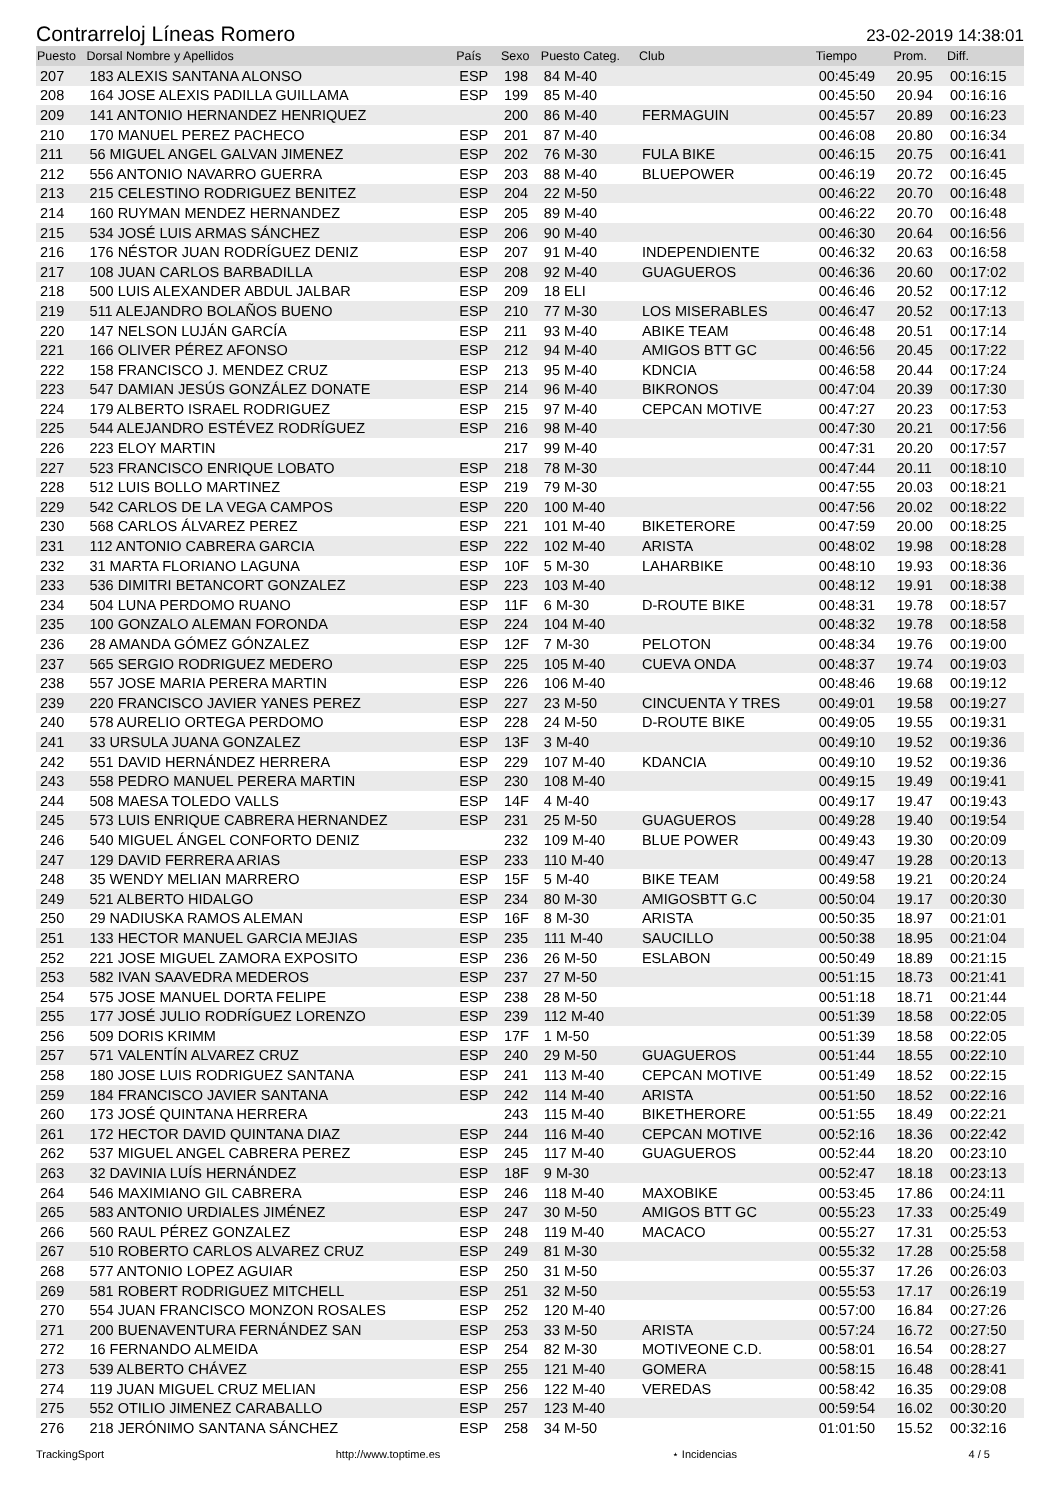Contrarreloj Líneas Romero 23-02-2019 14:38:01
| Puesto | Dorsal Nombre y Apellidos | País | Sexo | Puesto Categ. | Club | Tiempo | Prom. | Diff. |
| --- | --- | --- | --- | --- | --- | --- | --- | --- |
| 207 | 183 ALEXIS SANTANA ALONSO | ESP | 198 | 84 M-40 | | 00:45:49 | 20.95 | 00:16:15 |
| 208 | 164 JOSE ALEXIS PADILLA GUILLAMA | ESP | 199 | 85 M-40 | | 00:45:50 | 20.94 | 00:16:16 |
| 209 | 141 ANTONIO HERNANDEZ HENRIQUEZ | | 200 | 86 M-40 | FERMAGUIN | 00:45:57 | 20.89 | 00:16:23 |
| 210 | 170 MANUEL PEREZ PACHECO | ESP | 201 | 87 M-40 | | 00:46:08 | 20.80 | 00:16:34 |
| 211 | 56 MIGUEL ANGEL GALVAN JIMENEZ | ESP | 202 | 76 M-30 | FULA BIKE | 00:46:15 | 20.75 | 00:16:41 |
| 212 | 556 ANTONIO NAVARRO GUERRA | ESP | 203 | 88 M-40 | BLUEPOWER | 00:46:19 | 20.72 | 00:16:45 |
| 213 | 215 CELESTINO RODRIGUEZ BENITEZ | ESP | 204 | 22 M-50 | | 00:46:22 | 20.70 | 00:16:48 |
| 214 | 160 RUYMAN MENDEZ HERNANDEZ | ESP | 205 | 89 M-40 | | 00:46:22 | 20.70 | 00:16:48 |
| 215 | 534 JOSÉ LUIS ARMAS SÁNCHEZ | ESP | 206 | 90 M-40 | | 00:46:30 | 20.64 | 00:16:56 |
| 216 | 176 NÉSTOR JUAN RODRÍGUEZ DENIZ | ESP | 207 | 91 M-40 | INDEPENDIENTE | 00:46:32 | 20.63 | 00:16:58 |
| 217 | 108 JUAN CARLOS BARBADILLA | ESP | 208 | 92 M-40 | GUAGUEROS | 00:46:36 | 20.60 | 00:17:02 |
| 218 | 500 LUIS ALEXANDER ABDUL JALBAR | ESP | 209 | 18 ELI | | 00:46:46 | 20.52 | 00:17:12 |
| 219 | 511 ALEJANDRO BOLAÑOS BUENO | ESP | 210 | 77 M-30 | LOS MISERABLES | 00:46:47 | 20.52 | 00:17:13 |
| 220 | 147 NELSON LUJÁN GARCÍA | ESP | 211 | 93 M-40 | ABIKE TEAM | 00:46:48 | 20.51 | 00:17:14 |
| 221 | 166 OLIVER PÉREZ AFONSO | ESP | 212 | 94 M-40 | AMIGOS BTT GC | 00:46:56 | 20.45 | 00:17:22 |
| 222 | 158 FRANCISCO J. MENDEZ CRUZ | ESP | 213 | 95 M-40 | KDNCIA | 00:46:58 | 20.44 | 00:17:24 |
| 223 | 547 DAMIAN JESÚS GONZÁLEZ DONATE | ESP | 214 | 96 M-40 | BIKRONOS | 00:47:04 | 20.39 | 00:17:30 |
| 224 | 179 ALBERTO ISRAEL RODRIGUEZ | ESP | 215 | 97 M-40 | CEPCAN MOTIVE | 00:47:27 | 20.23 | 00:17:53 |
| 225 | 544 ALEJANDRO ESTÉVEZ RODRÍGUEZ | ESP | 216 | 98 M-40 | | 00:47:30 | 20.21 | 00:17:56 |
| 226 | 223 ELOY MARTIN | | 217 | 99 M-40 | | 00:47:31 | 20.20 | 00:17:57 |
| 227 | 523 FRANCISCO ENRIQUE LOBATO | ESP | 218 | 78 M-30 | | 00:47:44 | 20.11 | 00:18:10 |
| 228 | 512 LUIS BOLLO MARTINEZ | ESP | 219 | 79 M-30 | | 00:47:55 | 20.03 | 00:18:21 |
| 229 | 542 CARLOS DE LA VEGA CAMPOS | ESP | 220 | 100 M-40 | | 00:47:56 | 20.02 | 00:18:22 |
| 230 | 568 CARLOS ÁLVAREZ PEREZ | ESP | 221 | 101 M-40 | BIKETERORE | 00:47:59 | 20.00 | 00:18:25 |
| 231 | 112 ANTONIO CABRERA GARCIA | ESP | 222 | 102 M-40 | ARISTA | 00:48:02 | 19.98 | 00:18:28 |
| 232 | 31 MARTA FLORIANO LAGUNA | ESP | 10F | 5 M-30 | LAHARBIKE | 00:48:10 | 19.93 | 00:18:36 |
| 233 | 536 DIMITRI BETANCORT GONZALEZ | ESP | 223 | 103 M-40 | | 00:48:12 | 19.91 | 00:18:38 |
| 234 | 504 LUNA PERDOMO RUANO | ESP | 11F | 6 M-30 | D-ROUTE BIKE | 00:48:31 | 19.78 | 00:18:57 |
| 235 | 100 GONZALO ALEMAN FORONDA | ESP | 224 | 104 M-40 | | 00:48:32 | 19.78 | 00:18:58 |
| 236 | 28 AMANDA GÓMEZ GÓNZALEZ | ESP | 12F | 7 M-30 | PELOTON | 00:48:34 | 19.76 | 00:19:00 |
| 237 | 565 SERGIO RODRIGUEZ MEDERO | ESP | 225 | 105 M-40 | CUEVA ONDA | 00:48:37 | 19.74 | 00:19:03 |
| 238 | 557 JOSE MARIA PERERA MARTIN | ESP | 226 | 106 M-40 | | 00:48:46 | 19.68 | 00:19:12 |
| 239 | 220 FRANCISCO JAVIER YANES PEREZ | ESP | 227 | 23 M-50 | CINCUENTA Y TRES | 00:49:01 | 19.58 | 00:19:27 |
| 240 | 578 AURELIO ORTEGA PERDOMO | ESP | 228 | 24 M-50 | D-ROUTE BIKE | 00:49:05 | 19.55 | 00:19:31 |
| 241 | 33 URSULA JUANA GONZALEZ | ESP | 13F | 3 M-40 | | 00:49:10 | 19.52 | 00:19:36 |
| 242 | 551 DAVID HERNÁNDEZ HERRERA | ESP | 229 | 107 M-40 | KDANCIA | 00:49:10 | 19.52 | 00:19:36 |
| 243 | 558 PEDRO MANUEL PERERA MARTIN | ESP | 230 | 108 M-40 | | 00:49:15 | 19.49 | 00:19:41 |
| 244 | 508 MAESA TOLEDO VALLS | ESP | 14F | 4 M-40 | | 00:49:17 | 19.47 | 00:19:43 |
| 245 | 573 LUIS ENRIQUE CABRERA HERNANDEZ | ESP | 231 | 25 M-50 | GUAGUEROS | 00:49:28 | 19.40 | 00:19:54 |
| 246 | 540 MIGUEL ÁNGEL CONFORTO DENIZ | | 232 | 109 M-40 | BLUE POWER | 00:49:43 | 19.30 | 00:20:09 |
| 247 | 129 DAVID FERRERA ARIAS | ESP | 233 | 110 M-40 | | 00:49:47 | 19.28 | 00:20:13 |
| 248 | 35 WENDY MELIAN MARRERO | ESP | 15F | 5 M-40 | BIKE TEAM | 00:49:58 | 19.21 | 00:20:24 |
| 249 | 521 ALBERTO HIDALGO | ESP | 234 | 80 M-30 | AMIGOSBTT G.C | 00:50:04 | 19.17 | 00:20:30 |
| 250 | 29 NADIUSKA RAMOS ALEMAN | ESP | 16F | 8 M-30 | ARISTA | 00:50:35 | 18.97 | 00:21:01 |
| 251 | 133 HECTOR MANUEL GARCIA MEJIAS | ESP | 235 | 111 M-40 | SAUCILLO | 00:50:38 | 18.95 | 00:21:04 |
| 252 | 221 JOSE MIGUEL ZAMORA EXPOSITO | ESP | 236 | 26 M-50 | ESLABON | 00:50:49 | 18.89 | 00:21:15 |
| 253 | 582 IVAN SAAVEDRA MEDEROS | ESP | 237 | 27 M-50 | | 00:51:15 | 18.73 | 00:21:41 |
| 254 | 575 JOSE MANUEL DORTA FELIPE | ESP | 238 | 28 M-50 | | 00:51:18 | 18.71 | 00:21:44 |
| 255 | 177 JOSÉ JULIO RODRÍGUEZ LORENZO | ESP | 239 | 112 M-40 | | 00:51:39 | 18.58 | 00:22:05 |
| 256 | 509 DORIS KRIMM | ESP | 17F | 1 M-50 | | 00:51:39 | 18.58 | 00:22:05 |
| 257 | 571 VALENTÍN ALVAREZ CRUZ | ESP | 240 | 29 M-50 | GUAGUEROS | 00:51:44 | 18.55 | 00:22:10 |
| 258 | 180 JOSE LUIS RODRIGUEZ SANTANA | ESP | 241 | 113 M-40 | CEPCAN MOTIVE | 00:51:49 | 18.52 | 00:22:15 |
| 259 | 184 FRANCISCO JAVIER SANTANA | ESP | 242 | 114 M-40 | ARISTA | 00:51:50 | 18.52 | 00:22:16 |
| 260 | 173 JOSÉ QUINTANA HERRERA | | 243 | 115 M-40 | BIKETHERORE | 00:51:55 | 18.49 | 00:22:21 |
| 261 | 172 HECTOR DAVID QUINTANA DIAZ | ESP | 244 | 116 M-40 | CEPCAN MOTIVE | 00:52:16 | 18.36 | 00:22:42 |
| 262 | 537 MIGUEL ANGEL CABRERA PEREZ | ESP | 245 | 117 M-40 | GUAGUEROS | 00:52:44 | 18.20 | 00:23:10 |
| 263 | 32 DAVINIA LUÍS HERNÁNDEZ | ESP | 18F | 9 M-30 | | 00:52:47 | 18.18 | 00:23:13 |
| 264 | 546 MAXIMIANO GIL CABRERA | ESP | 246 | 118 M-40 | MAXOBIKE | 00:53:45 | 17.86 | 00:24:11 |
| 265 | 583 ANTONIO URDIALES JIMÉNEZ | ESP | 247 | 30 M-50 | AMIGOS BTT GC | 00:55:23 | 17.33 | 00:25:49 |
| 266 | 560 RAUL PÉREZ GONZALEZ | ESP | 248 | 119 M-40 | MACACO | 00:55:27 | 17.31 | 00:25:53 |
| 267 | 510 ROBERTO CARLOS ALVAREZ CRUZ | ESP | 249 | 81 M-30 | | 00:55:32 | 17.28 | 00:25:58 |
| 268 | 577 ANTONIO LOPEZ AGUIAR | ESP | 250 | 31 M-50 | | 00:55:37 | 17.26 | 00:26:03 |
| 269 | 581 ROBERT RODRIGUEZ MITCHELL | ESP | 251 | 32 M-50 | | 00:55:53 | 17.17 | 00:26:19 |
| 270 | 554 JUAN FRANCISCO MONZON ROSALES | ESP | 252 | 120 M-40 | | 00:57:00 | 16.84 | 00:27:26 |
| 271 | 200 BUENAVENTURA FERNÁNDEZ SAN | ESP | 253 | 33 M-50 | ARISTA | 00:57:24 | 16.72 | 00:27:50 |
| 272 | 16 FERNANDO ALMEIDA | ESP | 254 | 82 M-30 | MOTIVEONE C.D. | 00:58:01 | 16.54 | 00:28:27 |
| 273 | 539 ALBERTO CHÁVEZ | ESP | 255 | 121 M-40 | GOMERA | 00:58:15 | 16.48 | 00:28:41 |
| 274 | 119 JUAN MIGUEL CRUZ MELIAN | ESP | 256 | 122 M-40 | VEREDAS | 00:58:42 | 16.35 | 00:29:08 |
| 275 | 552 OTILIO JIMENEZ CARABALLO | ESP | 257 | 123 M-40 | | 00:59:54 | 16.02 | 00:30:20 |
| 276 | 218 JERÓNIMO SANTANA SÁNCHEZ | ESP | 258 | 34 M-50 | | 01:01:50 | 15.52 | 00:32:16 |
TrackingSport http://www.toptime.es ⋆ Incidencias 4 / 5